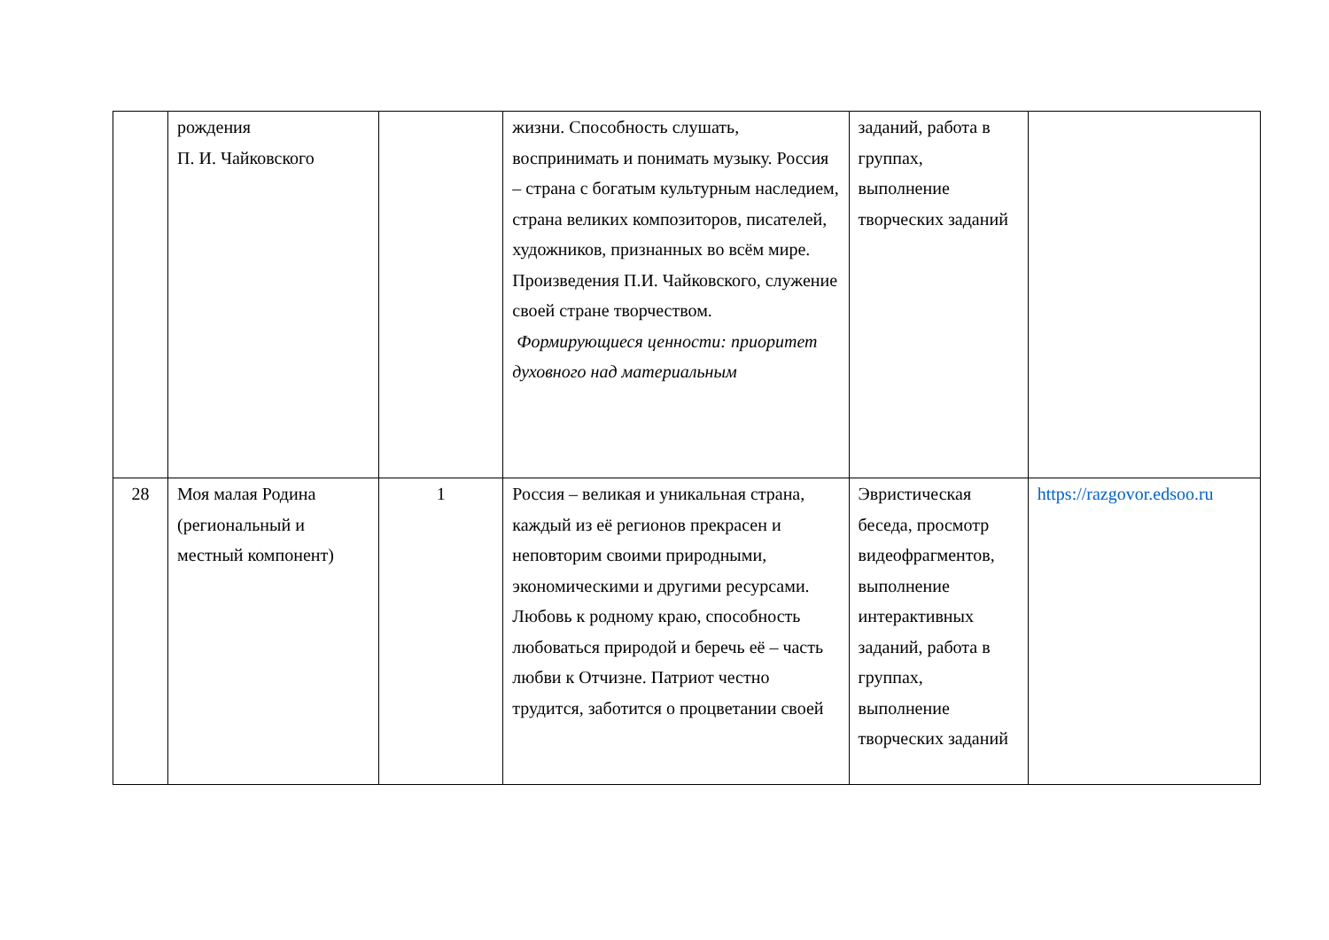| | рождения П. И. Чайковского | | жизни. Способность слушать, воспринимать и понимать музыку. Россия – страна с богатым культурным наследием, страна великих композиторов, писателей, художников, признанных во всём мире. Произведения П.И. Чайковского, служение своей стране творчеством. Формирующиеся ценности: приоритет духовного над материальным | заданий, работа в группах, выполнение творческих заданий | |
| 28 | Моя малая Родина (региональный и местный компонент) | 1 | Россия – великая и уникальная страна, каждый из её регионов прекрасен и неповторим своими природными, экономическими и другими ресурсами. Любовь к родному краю, способность любоваться природой и беречь её – часть любви к Отчизне. Патриот честно трудится, заботится о процветании своей | Эвристическая беседа, просмотр видеофрагментов, выполнение интерактивных заданий, работа в группах, выполнение творческих заданий | https://razgovor.edsoo.ru |